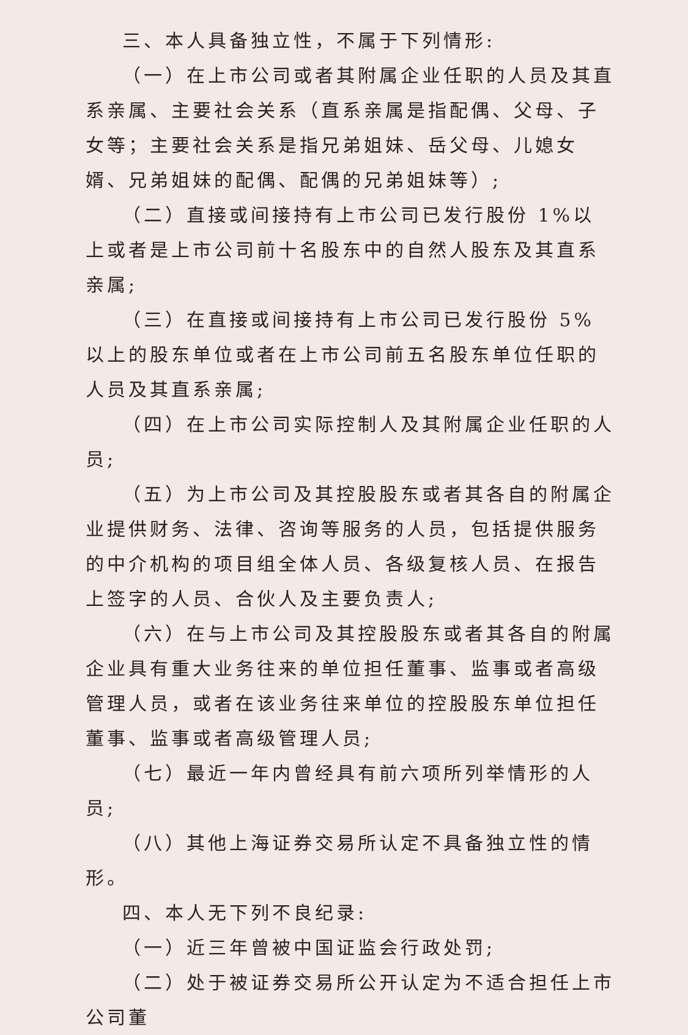三、本人具备独立性，不属于下列情形:
（一）在上市公司或者其附属企业任职的人员及其直系亲属、主要社会关系（直系亲属是指配偶、父母、子女等；主要社会关系是指兄弟姐妹、岳父母、儿媳女婿、兄弟姐妹的配偶、配偶的兄弟姐妹等）;
（二）直接或间接持有上市公司已发行股份 1%以上或者是上市公司前十名股东中的自然人股东及其直系亲属;
（三）在直接或间接持有上市公司已发行股份 5%以上的股东单位或者在上市公司前五名股东单位任职的人员及其直系亲属;
（四）在上市公司实际控制人及其附属企业任职的人员;
（五）为上市公司及其控股股东或者其各自的附属企业提供财务、法律、咨询等服务的人员，包括提供服务的中介机构的项目组全体人员、各级复核人员、在报告上签字的人员、合伙人及主要负责人;
（六）在与上市公司及其控股股东或者其各自的附属企业具有重大业务往来的单位担任董事、监事或者高级管理人员，或者在该业务往来单位的控股股东单位担任董事、监事或者高级管理人员;
（七）最近一年内曾经具有前六项所列举情形的人员;
（八）其他上海证券交易所认定不具备独立性的情形。
四、本人无下列不良纪录:
（一）近三年曾被中国证监会行政处罚;
（二）处于被证券交易所公开认定为不适合担任上市公司董